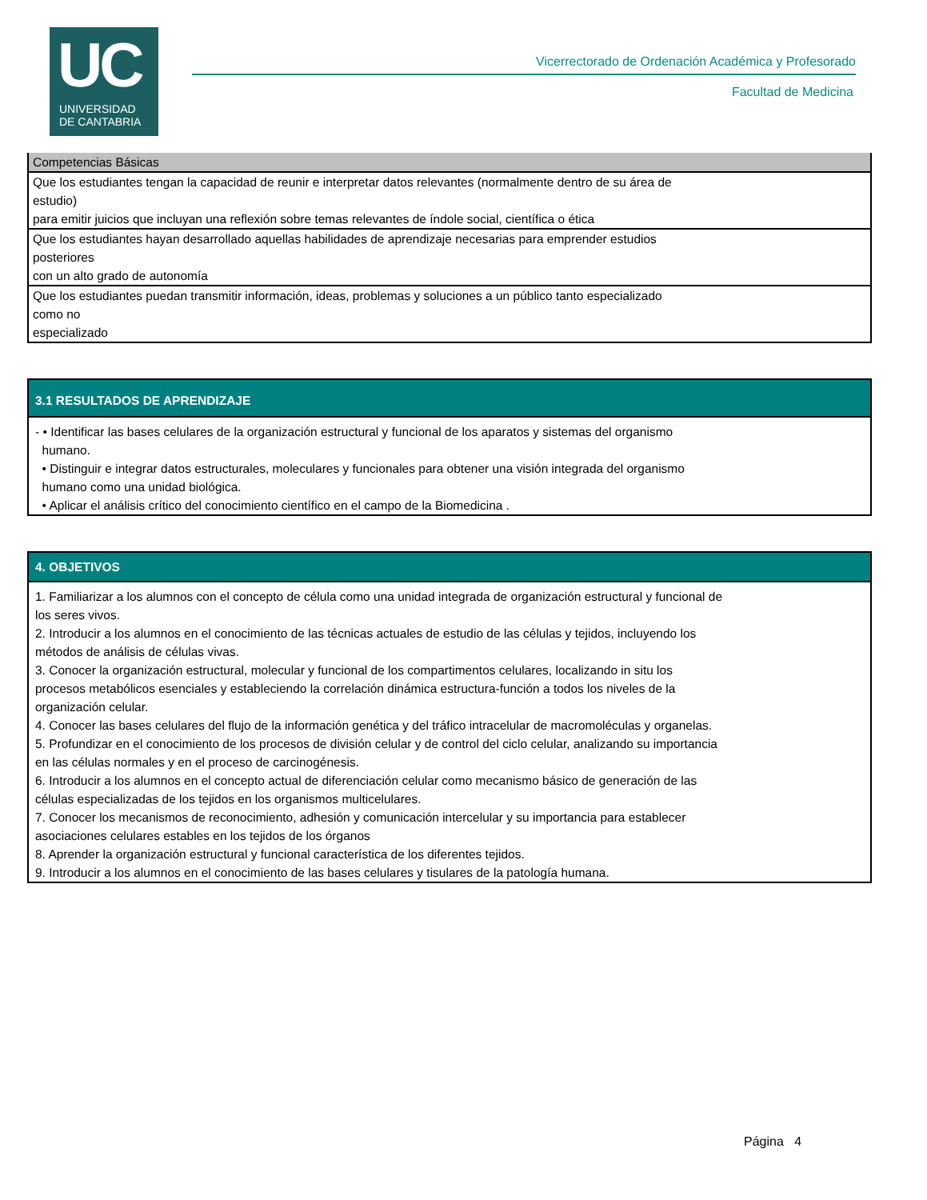UC
UNIVERSIDAD
DE CANTABRIA
Vicerrectorado de Ordenación Académica y Profesorado
Facultad de Medicina
| Competencias Básicas |
| --- |
| Que los estudiantes tengan la capacidad de reunir e interpretar datos relevantes (normalmente dentro de su área de estudio) para emitir juicios que incluyan una reflexión sobre temas relevantes de índole social, científica o ética |
| Que los estudiantes hayan desarrollado aquellas habilidades de aprendizaje necesarias para emprender estudios posteriores con un alto grado de autonomía |
| Que los estudiantes puedan transmitir información, ideas, problemas y soluciones a un público tanto especializado como no especializado |
| 3.1 RESULTADOS DE APRENDIZAJE |
| --- |
| - • Identificar las bases celulares de la organización estructural y funcional de los aparatos y sistemas del organismo humano. • Distinguir e integrar datos estructurales, moleculares y funcionales para obtener una visión integrada del organismo humano como una unidad biológica. • Aplicar el análisis crítico del conocimiento científico en el campo de la Biomedicina . |
| 4. OBJETIVOS |
| --- |
| 1. Familiarizar a los alumnos con el concepto de célula como una unidad integrada de organización estructural y funcional de los seres vivos. 2. Introducir a los alumnos en el conocimiento de las técnicas actuales de estudio de las células y tejidos, incluyendo los métodos de análisis de células vivas. 3. Conocer la organización estructural, molecular y funcional de los compartimentos celulares, localizando in situ los procesos metabólicos esenciales y estableciendo la correlación dinámica estructura-función a todos los niveles de la organización celular. 4. Conocer las bases celulares del flujo de la información genética y del tráfico intracelular de macromoléculas y organelas. 5. Profundizar en el conocimiento de los procesos de división celular y de control del ciclo celular, analizando su importancia en las células normales y en el proceso de carcinogénesis. 6. Introducir a los alumnos en el concepto actual de diferenciación celular como mecanismo básico de generación de las células especializadas de los tejidos en los organismos multicelulares. 7. Conocer los mecanismos de reconocimiento, adhesión y comunicación intercelular y su importancia para establecer asociaciones celulares estables en los tejidos de los órganos 8. Aprender la organización estructural y funcional característica de los diferentes tejidos. 9. Introducir a los alumnos en el conocimiento de las bases celulares y tisulares de la patología humana. |
Página 4